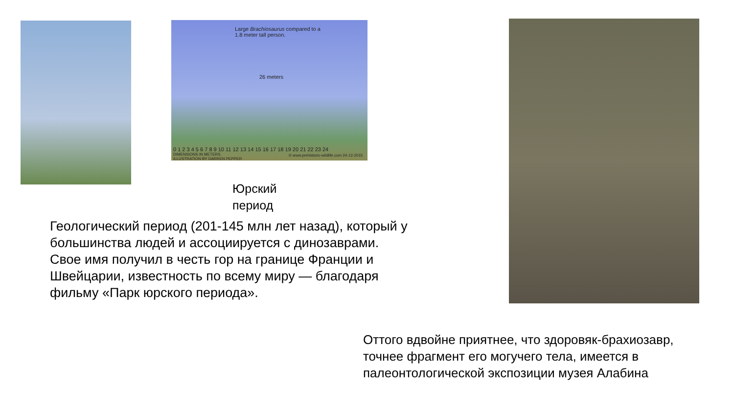Large Brachiosaurus compared to a
1.8 meter tall person.
26 meters
0 1 2 3 4 5 6 7 8 9 10 11 12 13 14 15 16 17 18 19 20 21 22 23 24
DIMENSIONS IN METERS
ILLUSTRATION BY DARREN PEPPER
© www.prehistoric-wildlife.com 24-12-2015
Юрский
период
Геологический период (201-145 млн лет назад), который у большинства людей и ассоциируется с динозаврами. Свое имя получил в честь гор на границе Франции и Швейцарии, известность по всему миру — благодаря фильму «Парк юрского периода».
Оттого вдвойне приятнее, что здоровяк-брахиозавр, точнее фрагмент его могучего тела, имеется в палеонтологической экспозиции музея Алабина